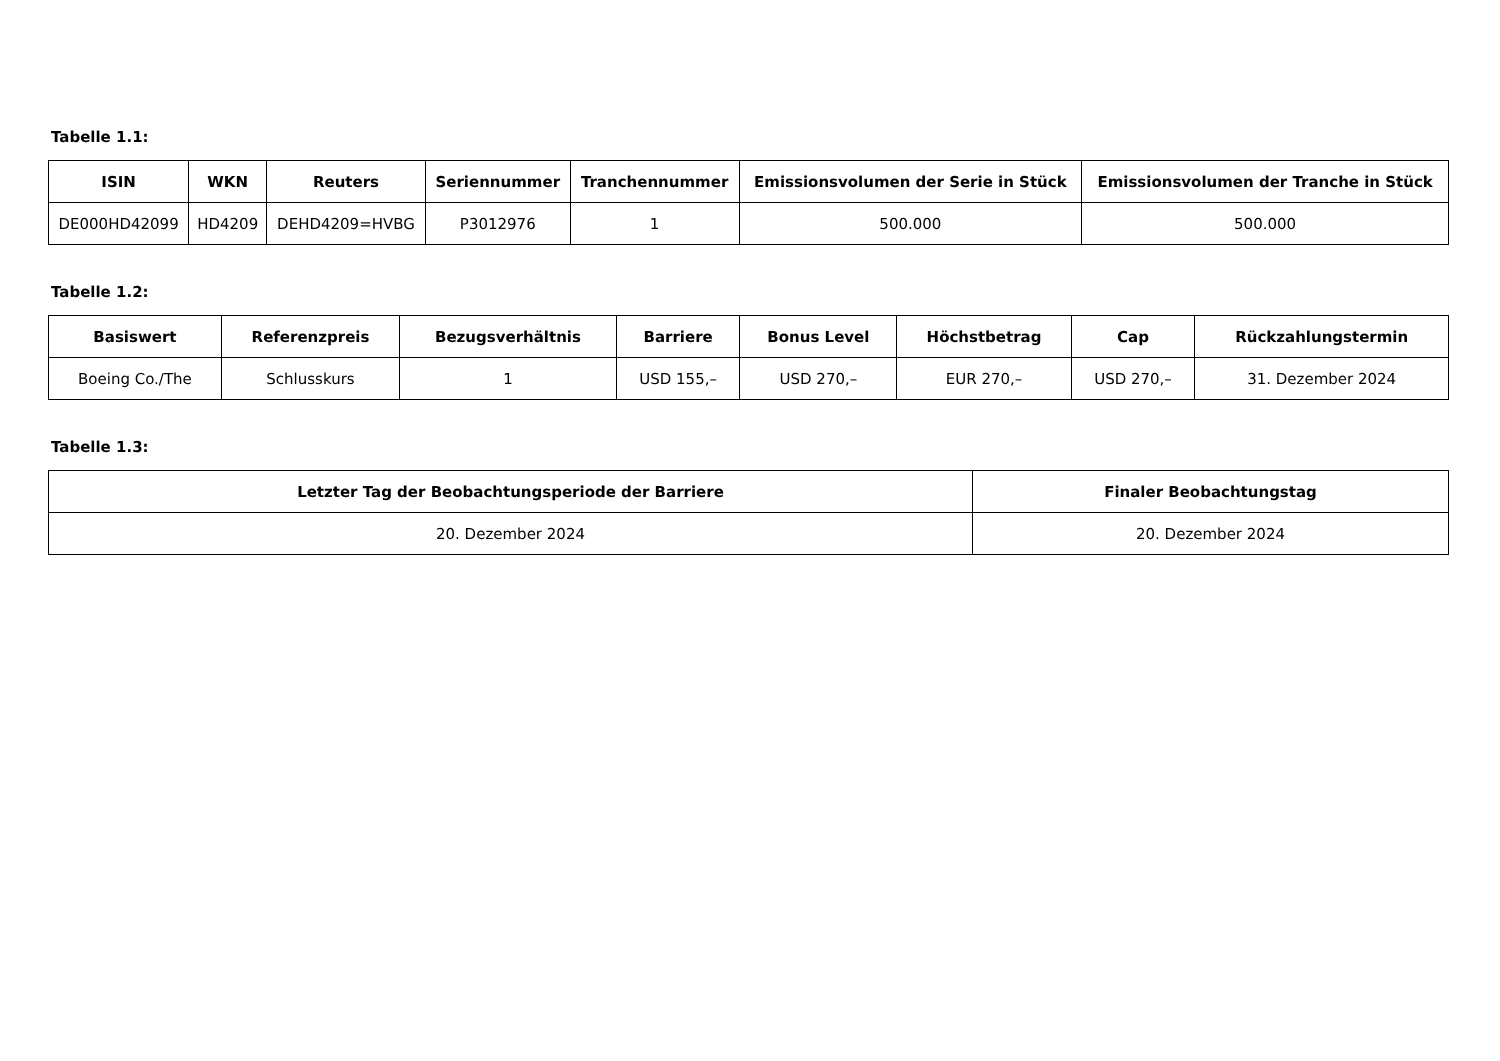Tabelle 1.1:
| ISIN | WKN | Reuters | Seriennummer | Tranchennummer | Emissionsvolumen der Serie in Stück | Emissionsvolumen der Tranche in Stück |
| --- | --- | --- | --- | --- | --- | --- |
| DE000HD42099 | HD4209 | DEHD4209=HVBG | P3012976 | 1 | 500.000 | 500.000 |
Tabelle 1.2:
| Basiswert | Referenzpreis | Bezugsverhältnis | Barriere | Bonus Level | Höchstbetrag | Cap | Rückzahlungstermin |
| --- | --- | --- | --- | --- | --- | --- | --- |
| Boeing Co./The | Schlusskurs | 1 | USD 155,– | USD 270,– | EUR 270,– | USD 270,– | 31. Dezember 2024 |
Tabelle 1.3:
| Letzter Tag der Beobachtungsperiode der Barriere | Finaler Beobachtungstag |
| --- | --- |
| 20. Dezember 2024 | 20. Dezember 2024 |